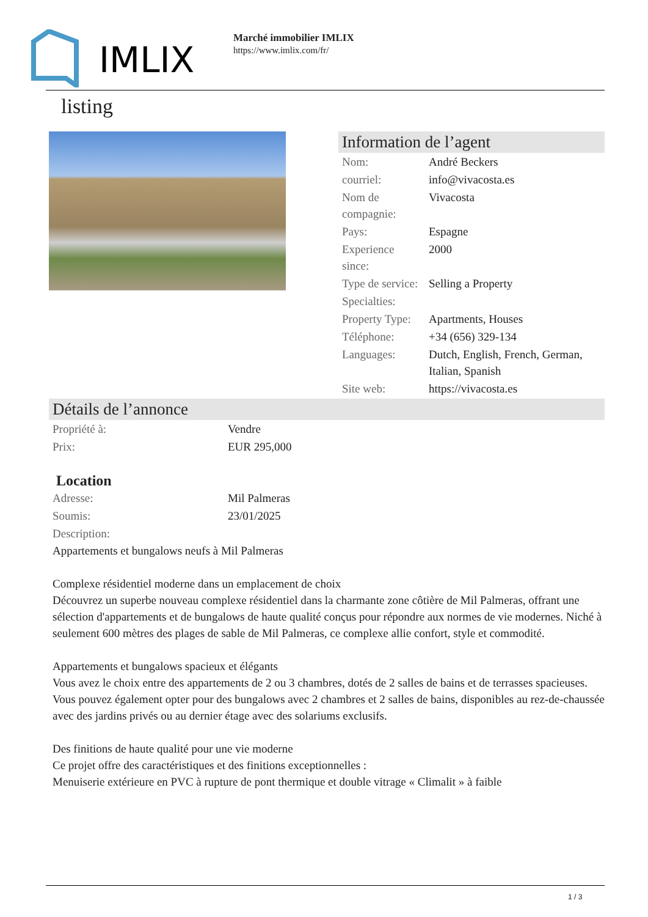IMLIX
Marché immobilier IMLIX
https://www.imlix.com/fr/
listing
Information de l’agent
| Nom: | André Beckers |
| courriel: | info@vivacosta.es |
| Nom de compagnie: | Vivacosta |
| Pays: | Espagne |
| Experience since: | 2000 |
| Type de service: | Selling a Property |
| Specialties: | |
| Property Type: | Apartments, Houses |
| Téléphone: | +34 (656) 329-134 |
| Languages: | Dutch, English, French, German, Italian, Spanish |
| Site web: | https://vivacosta.es |
Détails de l’annonce
| Propriété à: | Vendre |
| Prix: | EUR 295,000 |
Location
| Adresse: | Mil Palmeras |
| Soumis: | 23/01/2025 |
| Description: | |
Appartements et bungalows neufs à Mil Palmeras
Complexe résidentiel moderne dans un emplacement de choix
Découvrez un superbe nouveau complexe résidentiel dans la charmante zone côtière de Mil Palmeras, offrant une sélection d'appartements et de bungalows de haute qualité conçus pour répondre aux normes de vie modernes. Niché à seulement 600 mètres des plages de sable de Mil Palmeras, ce complexe allie confort, style et commodité.
Appartements et bungalows spacieux et élégants
Vous avez le choix entre des appartements de 2 ou 3 chambres, dotés de 2 salles de bains et de terrasses spacieuses. Vous pouvez également opter pour des bungalows avec 2 chambres et 2 salles de bains, disponibles au rez-de-chaussée avec des jardins privés ou au dernier étage avec des solariums exclusifs.
Des finitions de haute qualité pour une vie moderne
Ce projet offre des caractéristiques et des finitions exceptionnelles :
Menuiserie extérieure en PVC à rupture de pont thermique et double vitrage « Climalit » à faible
1 / 3